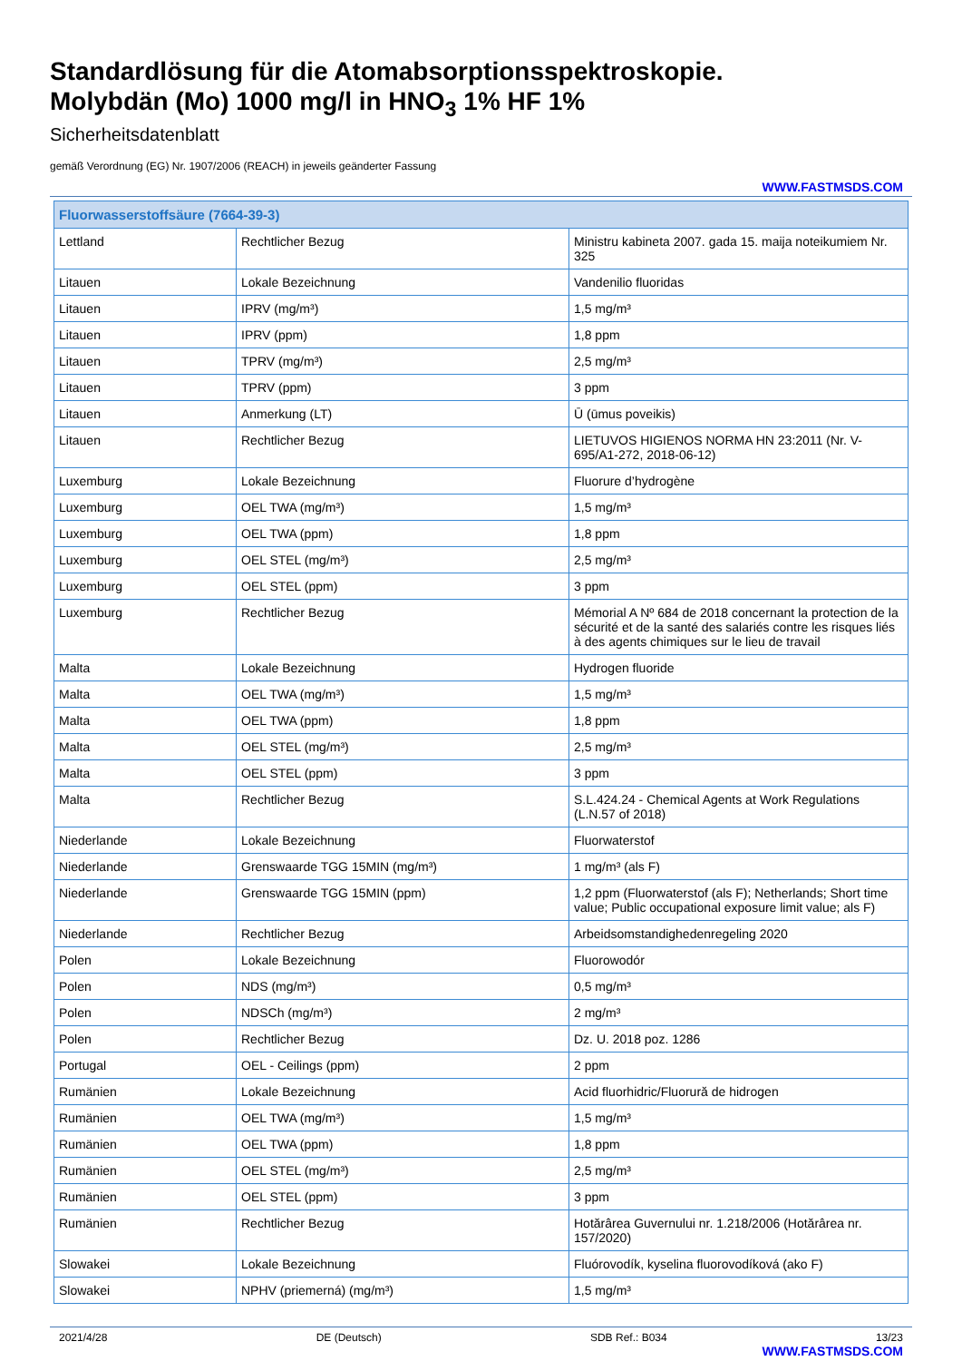Standardlösung für die Atomabsorptionsspektroskopie.
Molybdän (Mo) 1000 mg/l in HNO<sub>3</sub> 1% HF 1%
Sicherheitsdatenblatt
gemäß Verordnung (EG) Nr. 1907/2006 (REACH) in jeweils geänderter Fassung
WWW.FASTMSDS.COM
| Fluorwasserstoffsäure (7664-39-3) | | |
| --- | --- | --- |
| Lettland | Rechtlicher Bezug | Ministru kabineta 2007. gada 15. maija noteikumiem Nr. 325 |
| Litauen | Lokale Bezeichnung | Vandenilio fluoridas |
| Litauen | IPRV (mg/m³) | 1,5 mg/m³ |
| Litauen | IPRV (ppm) | 1,8 ppm |
| Litauen | TPRV (mg/m³) | 2,5 mg/m³ |
| Litauen | TPRV (ppm) | 3 ppm |
| Litauen | Anmerkung (LT) | Ū (ūmus poveikis) |
| Litauen | Rechtlicher Bezug | LIETUVOS HIGIENOS NORMA HN 23:2011 (Nr. V-695/A1-272, 2018-06-12) |
| Luxemburg | Lokale Bezeichnung | Fluorure d’hydrogène |
| Luxemburg | OEL TWA (mg/m³) | 1,5 mg/m³ |
| Luxemburg | OEL TWA (ppm) | 1,8 ppm |
| Luxemburg | OEL STEL (mg/m³) | 2,5 mg/m³ |
| Luxemburg | OEL STEL (ppm) | 3 ppm |
| Luxemburg | Rechtlicher Bezug | Mémorial A Nº 684 de 2018 concernant la protection de la sécurité et de la santé des salariés contre les risques liés à des agents chimiques sur le lieu de travail |
| Malta | Lokale Bezeichnung | Hydrogen fluoride |
| Malta | OEL TWA (mg/m³) | 1,5 mg/m³ |
| Malta | OEL TWA (ppm) | 1,8 ppm |
| Malta | OEL STEL (mg/m³) | 2,5 mg/m³ |
| Malta | OEL STEL (ppm) | 3 ppm |
| Malta | Rechtlicher Bezug | S.L.424.24 - Chemical Agents at Work Regulations (L.N.57 of 2018) |
| Niederlande | Lokale Bezeichnung | Fluorwaterstof |
| Niederlande | Grenswaarde TGG 15MIN (mg/m³) | 1 mg/m³ (als F) |
| Niederlande | Grenswaarde TGG 15MIN (ppm) | 1,2 ppm (Fluorwaterstof (als F); Netherlands; Short time value; Public occupational exposure limit value; als F) |
| Niederlande | Rechtlicher Bezug | Arbeidsomstandighedenregeling 2020 |
| Polen | Lokale Bezeichnung | Fluorowodór |
| Polen | NDS (mg/m³) | 0,5 mg/m³ |
| Polen | NDSCh (mg/m³) | 2 mg/m³ |
| Polen | Rechtlicher Bezug | Dz. U. 2018 poz. 1286 |
| Portugal | OEL - Ceilings (ppm) | 2 ppm |
| Rumänien | Lokale Bezeichnung | Acid fluorhidric/Fluorură de hidrogen |
| Rumänien | OEL TWA (mg/m³) | 1,5 mg/m³ |
| Rumänien | OEL TWA (ppm) | 1,8 ppm |
| Rumänien | OEL STEL (mg/m³) | 2,5 mg/m³ |
| Rumänien | OEL STEL (ppm) | 3 ppm |
| Rumänien | Rechtlicher Bezug | Hotărârea Guvernului nr. 1.218/2006 (Hotărârea nr. 157/2020) |
| Slowakei | Lokale Bezeichnung | Fluórovodík, kyselina fluorovodíková (ako F) |
| Slowakei | NPHV (priemerná) (mg/m³) | 1,5 mg/m³ |
2021/4/28 DE (Deutsch) SDB Ref.: B034 13/23
WWW.FASTMSDS.COM